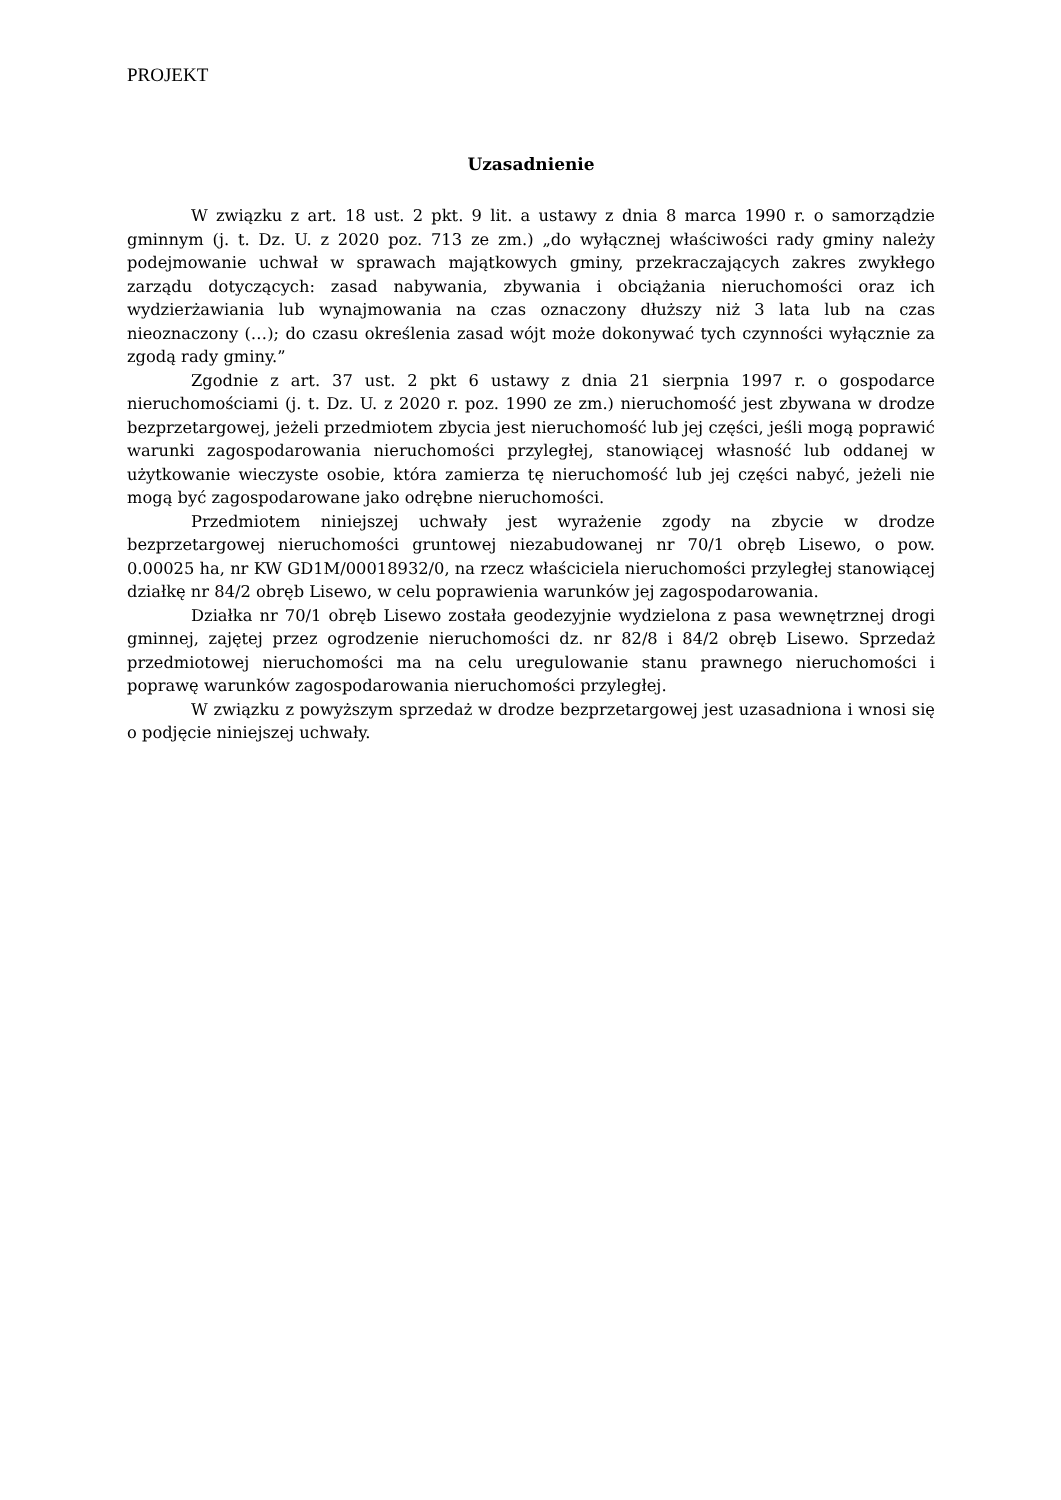PROJEKT
Uzasadnienie
W związku z art. 18 ust. 2 pkt. 9 lit. a ustawy z dnia 8 marca 1990 r. o samorządzie gminnym (j. t. Dz. U. z 2020 poz. 713 ze zm.) „do wyłącznej właściwości rady gminy należy podejmowanie uchwał w sprawach majątkowych gminy, przekraczających zakres zwykłego zarządu dotyczących: zasad nabywania, zbywania i obciążania nieruchomości oraz ich wydzierżawiania lub wynajmowania na czas oznaczony dłuższy niż 3 lata lub na czas nieoznaczony (…); do czasu określenia zasad wójt może dokonywać tych czynności wyłącznie za zgodą rady gminy.”
Zgodnie z art. 37 ust. 2 pkt 6 ustawy z dnia 21 sierpnia 1997 r. o gospodarce nieruchomościami (j. t. Dz. U. z 2020 r. poz. 1990 ze zm.) nieruchomość jest zbywana w drodze bezprzetargowej, jeżeli przedmiotem zbycia jest nieruchomość lub jej części, jeśli mogą poprawić warunki zagospodarowania nieruchomości przyległej, stanowiącej własność lub oddanej w użytkowanie wieczyste osobie, która zamierza tę nieruchomość lub jej części nabyć, jeżeli nie mogą być zagospodarowane jako odrębne nieruchomości.
Przedmiotem niniejszej uchwały jest wyrażenie zgody na zbycie w drodze bezprzetargowej nieruchomości gruntowej niezabudowanej nr 70/1 obręb Lisewo, o pow. 0.00025 ha, nr KW GD1M/00018932/0, na rzecz właściciela nieruchomości przyległej stanowiącej działkę nr 84/2 obręb Lisewo, w celu poprawienia warunków jej zagospodarowania.
Działka nr 70/1 obręb Lisewo została geodezyjnie wydzielona z pasa wewnętrznej drogi gminnej, zajętej przez ogrodzenie nieruchomości dz. nr 82/8 i 84/2 obręb Lisewo. Sprzedaż przedmiotowej nieruchomości ma na celu uregulowanie stanu prawnego nieruchomości i poprawę warunków zagospodarowania nieruchomości przyległej.
W związku z powyższym sprzedaż w drodze bezprzetargowej jest uzasadniona i wnosi się o podjęcie niniejszej uchwały.